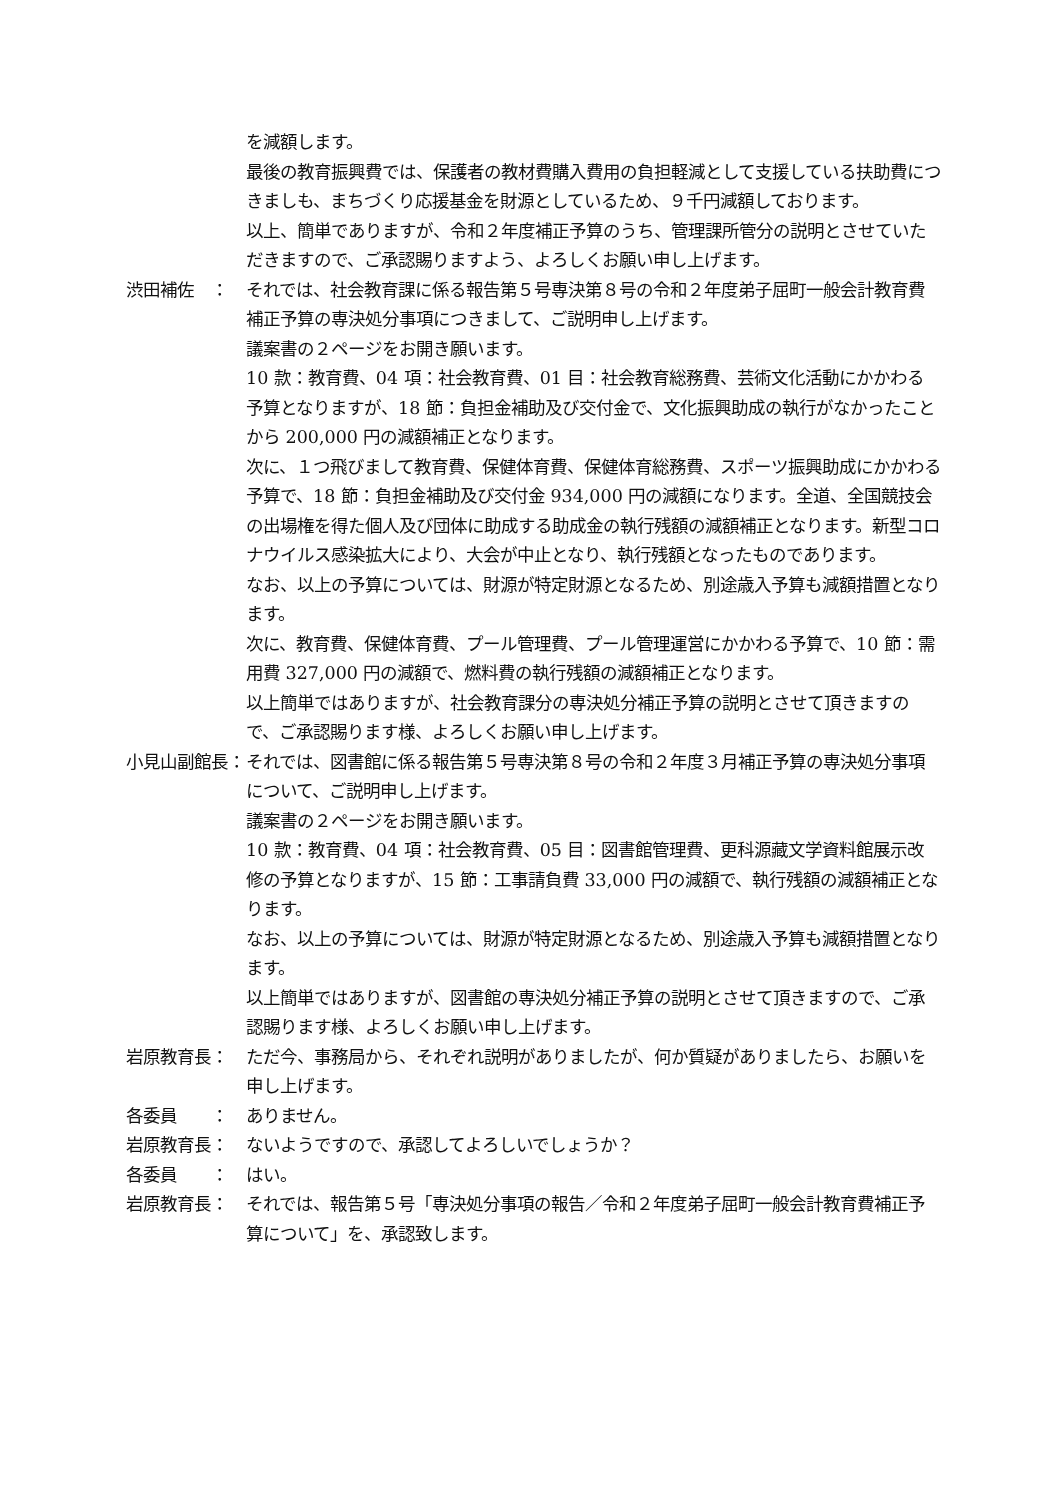を減額します。
最後の教育振興費では、保護者の教材費購入費用の負担軽減として支援している扶助費につきましも、まちづくり応援基金を財源としているため、９千円減額しております。
以上、簡単でありますが、令和２年度補正予算のうち、管理課所管分の説明とさせていただきますので、ご承認賜りますよう、よろしくお願い申し上げます。
渋田補佐　： それでは、社会教育課に係る報告第５号専決第８号の令和２年度弟子屈町一般会計教育費補正予算の専決処分事項につきまして、ご説明申し上げます。
議案書の２ページをお開き願います。
10 款：教育費、04 項：社会教育費、01 目：社会教育総務費、芸術文化活動にかかわる予算となりますが、18 節：負担金補助及び交付金で、文化振興助成の執行がなかったことから 200,000 円の減額補正となります。
次に、１つ飛びまして教育費、保健体育費、保健体育総務費、スポーツ振興助成にかかわる予算で、18 節：負担金補助及び交付金 934,000 円の減額になります。全道、全国競技会の出場権を得た個人及び団体に助成する助成金の執行残額の減額補正となります。新型コロナウイルス感染拡大により、大会が中止となり、執行残額となったものであります。
なお、以上の予算については、財源が特定財源となるため、別途歳入予算も減額措置となります。
次に、教育費、保健体育費、プール管理費、プール管理運営にかかわる予算で、10 節：需用費 327,000 円の減額で、燃料費の執行残額の減額補正となります。
以上簡単ではありますが、社会教育課分の専決処分補正予算の説明とさせて頂きますので、ご承認賜ります様、よろしくお願い申し上げます。
小見山副館長： それでは、図書館に係る報告第５号専決第８号の令和２年度３月補正予算の専決処分事項について、ご説明申し上げます。
議案書の２ページをお開き願います。
10 款：教育費、04 項：社会教育費、05 目：図書館管理費、更科源藏文学資料館展示改修の予算となりますが、15 節：工事請負費 33,000 円の減額で、執行残額の減額補正となります。
なお、以上の予算については、財源が特定財源となるため、別途歳入予算も減額措置となります。
以上簡単ではありますが、図書館の専決処分補正予算の説明とさせて頂きますので、ご承認賜ります様、よろしくお願い申し上げます。
岩原教育長： ただ今、事務局から、それぞれ説明がありましたが、何か質疑がありましたら、お願いを申し上げます。
各委員　　： ありません。
岩原教育長： ないようですので、承認してよろしいでしょうか？
各委員　　： はい。
岩原教育長： それでは、報告第５号「専決処分事項の報告／令和２年度弟子屈町一般会計教育費補正予算について」を、承認致します。